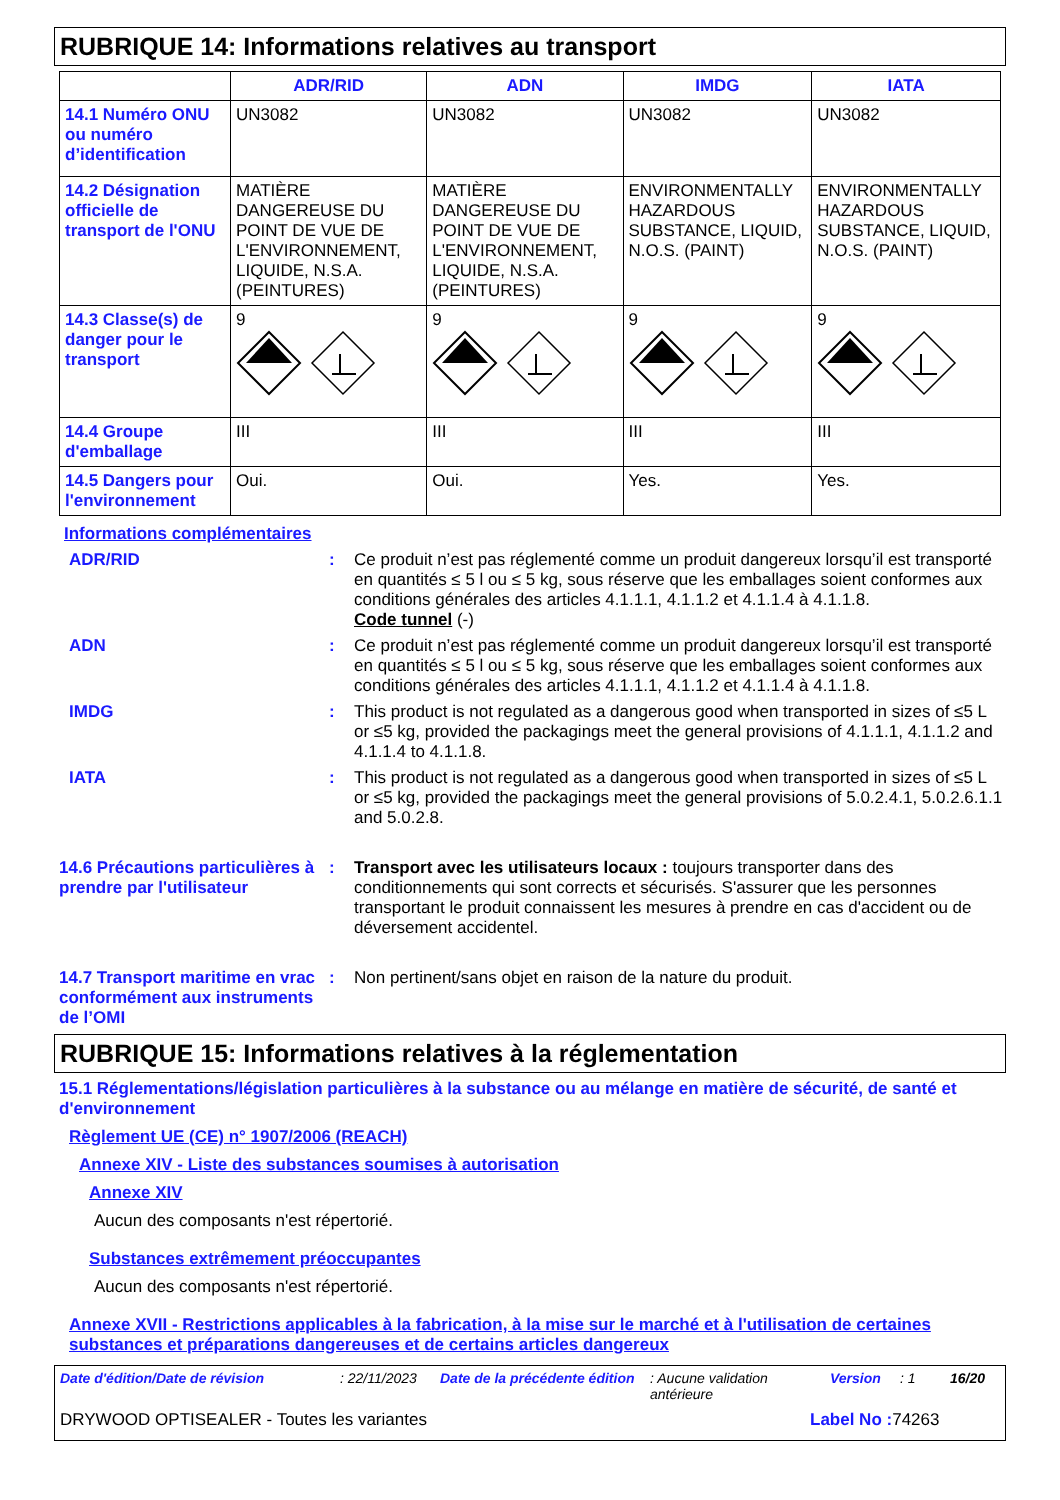RUBRIQUE 14: Informations relatives au transport
| | ADR/RID | ADN | IMDG | IATA |
| --- | --- | --- | --- | --- |
| 14.1 Numéro ONU ou numéro d’identification | UN3082 | UN3082 | UN3082 | UN3082 |
| 14.2 Désignation officielle de transport de l'ONU | MATIÈRE DANGEREUSE DU POINT DE VUE DE L'ENVIRONNEMENT, LIQUIDE, N.S.A. (PEINTURES) | MATIÈRE DANGEREUSE DU POINT DE VUE DE L'ENVIRONNEMENT, LIQUIDE, N.S.A. (PEINTURES) | ENVIRONMENTALLY HAZARDOUS SUBSTANCE, LIQUID, N.O.S. (PAINT) | ENVIRONMENTALLY HAZARDOUS SUBSTANCE, LIQUID, N.O.S. (PAINT) |
| 14.3 Classe(s) de danger pour le transport | 9 | 9 | 9 | 9 |
| 14.4 Groupe d'emballage | III | III | III | III |
| 14.5 Dangers pour l'environnement | Oui. | Oui. | Yes. | Yes. |
Informations complémentaires
ADR/RID : Ce produit n’est pas réglementé comme un produit dangereux lorsqu’il est transporté en quantités ≤ 5 l ou ≤ 5 kg, sous réserve que les emballages soient conformes aux conditions générales des articles 4.1.1.1, 4.1.1.2 et 4.1.1.4 à 4.1.1.8.
Code tunnel (-)
ADN : Ce produit n’est pas réglementé comme un produit dangereux lorsqu’il est transporté en quantités ≤ 5 l ou ≤ 5 kg, sous réserve que les emballages soient conformes aux conditions générales des articles 4.1.1.1, 4.1.1.2 et 4.1.1.4 à 4.1.1.8.
IMDG : This product is not regulated as a dangerous good when transported in sizes of ≤5 L or ≤5 kg, provided the packagings meet the general provisions of 4.1.1.1, 4.1.1.2 and 4.1.1.4 to 4.1.1.8.
IATA : This product is not regulated as a dangerous good when transported in sizes of ≤5 L or ≤5 kg, provided the packagings meet the general provisions of 5.0.2.4.1, 5.0.2.6.1.1 and 5.0.2.8.
14.6 Précautions particulières à prendre par l'utilisateur
: Transport avec les utilisateurs locaux : toujours transporter dans des conditionnements qui sont corrects et sécurisés. S'assurer que les personnes transportant le produit connaissent les mesures à prendre en cas d'accident ou de déversement accidentel.
14.7 Transport maritime en vrac conformément aux instruments de l’OMI
: Non pertinent/sans objet en raison de la nature du produit.
RUBRIQUE 15: Informations relatives à la réglementation
15.1 Réglementations/législation particulières à la substance ou au mélange en matière de sécurité, de santé et d'environnement
Règlement UE (CE) n° 1907/2006 (REACH)
Annexe XIV - Liste des substances soumises à autorisation
Annexe XIV
Aucun des composants n'est répertorié.
Substances extrêmement préoccupantes
Aucun des composants n'est répertorié.
Annexe XVII - Restrictions applicables à la fabrication, à la mise sur le marché et à l'utilisation de certaines substances et préparations dangereuses et de certains articles dangereux
Date d'édition/Date de révision: 22/11/2023 Date de la précédente édition: Aucune validation antérieure Version: 1 16/20
DRYWOOD OPTISEALER - Toutes les variantes Label No : 74263